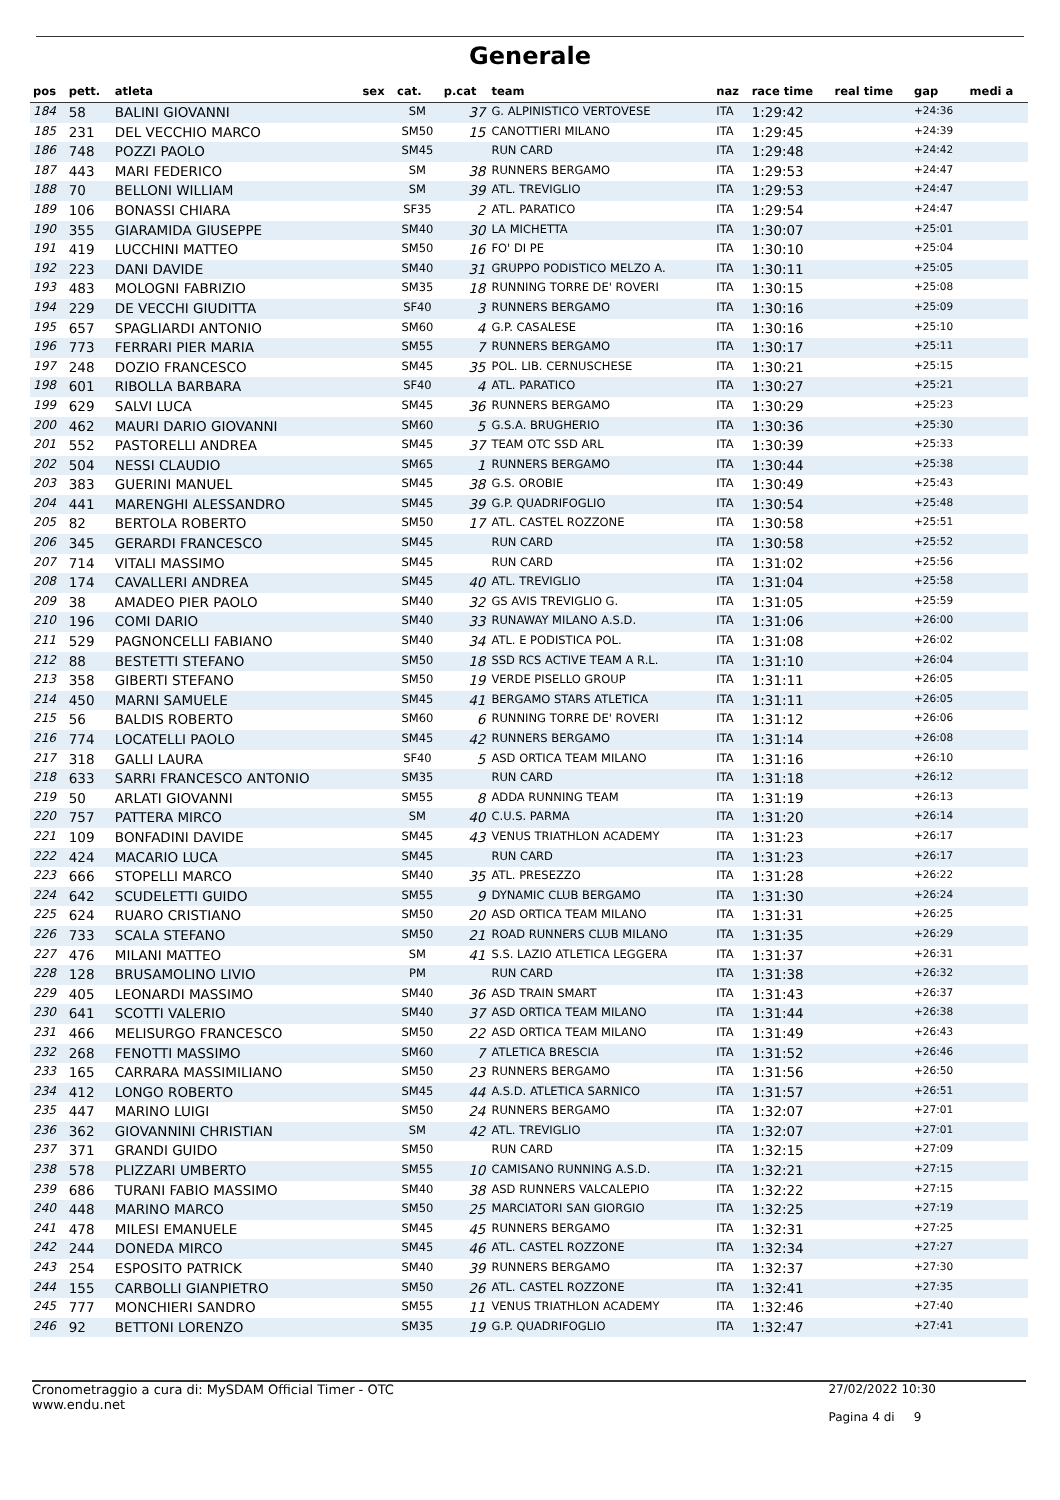Generale
| pos | pett. | atleta | sex | cat. | p.cat | team | naz | race time | real time | gap | medi a |
| --- | --- | --- | --- | --- | --- | --- | --- | --- | --- | --- | --- |
| 184 | 58 | BALINI GIOVANNI | | SM | 37 | G. ALPINISTICO VERTOVESE | ITA | 1:29:42 | | +24:36 | |
| 185 | 231 | DEL VECCHIO MARCO | | SM50 | 15 | CANOTTIERI MILANO | ITA | 1:29:45 | | +24:39 | |
| 186 | 748 | POZZI PAOLO | | SM45 | | RUN CARD | ITA | 1:29:48 | | +24:42 | |
| 187 | 443 | MARI FEDERICO | | SM | 38 | RUNNERS BERGAMO | ITA | 1:29:53 | | +24:47 | |
| 188 | 70 | BELLONI WILLIAM | | SM | 39 | ATL. TREVIGLIO | ITA | 1:29:53 | | +24:47 | |
| 189 | 106 | BONASSI CHIARA | | SF35 | 2 | ATL. PARATICO | ITA | 1:29:54 | | +24:47 | |
| 190 | 355 | GIARAMIDA GIUSEPPE | | SM40 | 30 | LA MICHETTA | ITA | 1:30:07 | | +25:01 | |
| 191 | 419 | LUCCHINI MATTEO | | SM50 | 16 | FO' DI PE | ITA | 1:30:10 | | +25:04 | |
| 192 | 223 | DANI DAVIDE | | SM40 | 31 | GRUPPO PODISTICO MELZO A. | ITA | 1:30:11 | | +25:05 | |
| 193 | 483 | MOLOGNI FABRIZIO | | SM35 | 18 | RUNNING TORRE DE' ROVERI | ITA | 1:30:15 | | +25:08 | |
| 194 | 229 | DE VECCHI GIUDITTA | | SF40 | 3 | RUNNERS BERGAMO | ITA | 1:30:16 | | +25:09 | |
| 195 | 657 | SPAGLIARDI ANTONIO | | SM60 | 4 | G.P. CASALESE | ITA | 1:30:16 | | +25:10 | |
| 196 | 773 | FERRARI PIER MARIA | | SM55 | 7 | RUNNERS BERGAMO | ITA | 1:30:17 | | +25:11 | |
| 197 | 248 | DOZIO FRANCESCO | | SM45 | 35 | POL. LIB. CERNUSCHESE | ITA | 1:30:21 | | +25:15 | |
| 198 | 601 | RIBOLLA BARBARA | | SF40 | 4 | ATL. PARATICO | ITA | 1:30:27 | | +25:21 | |
| 199 | 629 | SALVI LUCA | | SM45 | 36 | RUNNERS BERGAMO | ITA | 1:30:29 | | +25:23 | |
| 200 | 462 | MAURI DARIO GIOVANNI | | SM60 | 5 | G.S.A. BRUGHERIO | ITA | 1:30:36 | | +25:30 | |
| 201 | 552 | PASTORELLI ANDREA | | SM45 | 37 | TEAM OTC SSD ARL | ITA | 1:30:39 | | +25:33 | |
| 202 | 504 | NESSI CLAUDIO | | SM65 | 1 | RUNNERS BERGAMO | ITA | 1:30:44 | | +25:38 | |
| 203 | 383 | GUERINI MANUEL | | SM45 | 38 | G.S. OROBIE | ITA | 1:30:49 | | +25:43 | |
| 204 | 441 | MARENGHI ALESSANDRO | | SM45 | 39 | G.P. QUADRIFOGLIO | ITA | 1:30:54 | | +25:48 | |
| 205 | 82 | BERTOLA ROBERTO | | SM50 | 17 | ATL. CASTEL ROZZONE | ITA | 1:30:58 | | +25:51 | |
| 206 | 345 | GERARDI FRANCESCO | | SM45 | | RUN CARD | ITA | 1:30:58 | | +25:52 | |
| 207 | 714 | VITALI MASSIMO | | SM45 | | RUN CARD | ITA | 1:31:02 | | +25:56 | |
| 208 | 174 | CAVALLERI ANDREA | | SM45 | 40 | ATL. TREVIGLIO | ITA | 1:31:04 | | +25:58 | |
| 209 | 38 | AMADEO PIER PAOLO | | SM40 | 32 | GS AVIS TREVIGLIO G. | ITA | 1:31:05 | | +25:59 | |
| 210 | 196 | COMI DARIO | | SM40 | 33 | RUNAWAY MILANO A.S.D. | ITA | 1:31:06 | | +26:00 | |
| 211 | 529 | PAGNONCELLI FABIANO | | SM40 | 34 | ATL. E PODISTICA POL. | ITA | 1:31:08 | | +26:02 | |
| 212 | 88 | BESTETTI STEFANO | | SM50 | 18 | SSD RCS ACTIVE TEAM A R.L. | ITA | 1:31:10 | | +26:04 | |
| 213 | 358 | GIBERTI STEFANO | | SM50 | 19 | VERDE PISELLO GROUP | ITA | 1:31:11 | | +26:05 | |
| 214 | 450 | MARNI SAMUELE | | SM45 | 41 | BERGAMO STARS ATLETICA | ITA | 1:31:11 | | +26:05 | |
| 215 | 56 | BALDIS ROBERTO | | SM60 | 6 | RUNNING TORRE DE' ROVERI | ITA | 1:31:12 | | +26:06 | |
| 216 | 774 | LOCATELLI PAOLO | | SM45 | 42 | RUNNERS BERGAMO | ITA | 1:31:14 | | +26:08 | |
| 217 | 318 | GALLI LAURA | | SF40 | 5 | ASD ORTICA TEAM MILANO | ITA | 1:31:16 | | +26:10 | |
| 218 | 633 | SARRI FRANCESCO ANTONIO | | SM35 | | RUN CARD | ITA | 1:31:18 | | +26:12 | |
| 219 | 50 | ARLATI GIOVANNI | | SM55 | 8 | ADDA RUNNING TEAM | ITA | 1:31:19 | | +26:13 | |
| 220 | 757 | PATTERA MIRCO | | SM | 40 | C.U.S. PARMA | ITA | 1:31:20 | | +26:14 | |
| 221 | 109 | BONFADINI DAVIDE | | SM45 | 43 | VENUS TRIATHLON ACADEMY | ITA | 1:31:23 | | +26:17 | |
| 222 | 424 | MACARIO LUCA | | SM45 | | RUN CARD | ITA | 1:31:23 | | +26:17 | |
| 223 | 666 | STOPELLI MARCO | | SM40 | 35 | ATL. PRESEZZO | ITA | 1:31:28 | | +26:22 | |
| 224 | 642 | SCUDELETTI GUIDO | | SM55 | 9 | DYNAMIC CLUB BERGAMO | ITA | 1:31:30 | | +26:24 | |
| 225 | 624 | RUARO CRISTIANO | | SM50 | 20 | ASD ORTICA TEAM MILANO | ITA | 1:31:31 | | +26:25 | |
| 226 | 733 | SCALA STEFANO | | SM50 | 21 | ROAD RUNNERS CLUB MILANO | ITA | 1:31:35 | | +26:29 | |
| 227 | 476 | MILANI MATTEO | | SM | 41 | S.S. LAZIO ATLETICA LEGGERA | ITA | 1:31:37 | | +26:31 | |
| 228 | 128 | BRUSAMOLINO LIVIO | | PM | | RUN CARD | ITA | 1:31:38 | | +26:32 | |
| 229 | 405 | LEONARDI MASSIMO | | SM40 | 36 | ASD TRAIN SMART | ITA | 1:31:43 | | +26:37 | |
| 230 | 641 | SCOTTI VALERIO | | SM40 | 37 | ASD ORTICA TEAM MILANO | ITA | 1:31:44 | | +26:38 | |
| 231 | 466 | MELISURGO FRANCESCO | | SM50 | 22 | ASD ORTICA TEAM MILANO | ITA | 1:31:49 | | +26:43 | |
| 232 | 268 | FENOTTI MASSIMO | | SM60 | 7 | ATLETICA BRESCIA | ITA | 1:31:52 | | +26:46 | |
| 233 | 165 | CARRARA MASSIMILIANO | | SM50 | 23 | RUNNERS BERGAMO | ITA | 1:31:56 | | +26:50 | |
| 234 | 412 | LONGO ROBERTO | | SM45 | 44 | A.S.D. ATLETICA SARNICO | ITA | 1:31:57 | | +26:51 | |
| 235 | 447 | MARINO LUIGI | | SM50 | 24 | RUNNERS BERGAMO | ITA | 1:32:07 | | +27:01 | |
| 236 | 362 | GIOVANNINI CHRISTIAN | | SM | 42 | ATL. TREVIGLIO | ITA | 1:32:07 | | +27:01 | |
| 237 | 371 | GRANDI GUIDO | | SM50 | | RUN CARD | ITA | 1:32:15 | | +27:09 | |
| 238 | 578 | PLIZZARI UMBERTO | | SM55 | 10 | CAMISANO RUNNING A.S.D. | ITA | 1:32:21 | | +27:15 | |
| 239 | 686 | TURANI FABIO MASSIMO | | SM40 | 38 | ASD RUNNERS VALCALEPIO | ITA | 1:32:22 | | +27:15 | |
| 240 | 448 | MARINO MARCO | | SM50 | 25 | MARCIATORI SAN GIORGIO | ITA | 1:32:25 | | +27:19 | |
| 241 | 478 | MILESI EMANUELE | | SM45 | 45 | RUNNERS BERGAMO | ITA | 1:32:31 | | +27:25 | |
| 242 | 244 | DONEDA MIRCO | | SM45 | 46 | ATL. CASTEL ROZZONE | ITA | 1:32:34 | | +27:27 | |
| 243 | 254 | ESPOSITO PATRICK | | SM40 | 39 | RUNNERS BERGAMO | ITA | 1:32:37 | | +27:30 | |
| 244 | 155 | CARBOLLI GIANPIETRO | | SM50 | 26 | ATL. CASTEL ROZZONE | ITA | 1:32:41 | | +27:35 | |
| 245 | 777 | MONCHIERI SANDRO | | SM55 | 11 | VENUS TRIATHLON ACADEMY | ITA | 1:32:46 | | +27:40 | |
| 246 | 92 | BETTONI LORENZO | | SM35 | 19 | G.P. QUADRIFOGLIO | ITA | 1:32:47 | | +27:41 | |
Cronometraggio a cura di: MySDAM Official Timer - OTC
www.endu.net 27/02/2022 10:30
Pagina 4 di 9